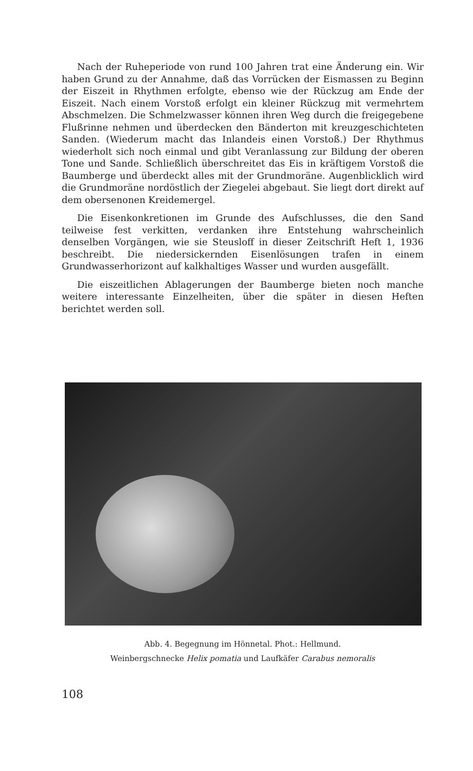Nach der Ruheperiode von rund 100 Jahren trat eine Änderung ein. Wir haben Grund zu der Annahme, daß das Vorrücken der Eismassen zu Beginn der Eiszeit in Rhythmen erfolgte, ebenso wie der Rückzug am Ende der Eiszeit. Nach einem Vorstoß erfolgt ein kleiner Rückzug mit vermehrtem Abschmelzen. Die Schmelzwasser können ihren Weg durch die freigegebene Flußrinne nehmen und überdecken den Bänderton mit kreuzgeschichteten Sanden. (Wiederum macht das Inlandeis einen Vorstoß.) Der Rhythmus wiederholt sich noch einmal und gibt Veranlassung zur Bildung der oberen Tone und Sande. Schließlich überschreitet das Eis in kräftigem Vorstoß die Baumberge und überdeckt alles mit der Grundmoräne. Augenblicklich wird die Grundmoräne nordöstlich der Ziegelei abgebaut. Sie liegt dort direkt auf dem obersenonen Kreidemergel.
Die Eisenkonkretionen im Grunde des Aufschlusses, die den Sand teilweise fest verkitten, verdanken ihre Entstehung wahrscheinlich denselben Vorgängen, wie sie Steusloff in dieser Zeitschrift Heft 1, 1936 beschreibt. Die niedersickernden Eisenlösungen trafen in einem Grundwasserhorizont auf kalkhaltiges Wasser und wurden ausgefällt.
Die eiszeitlichen Ablagerungen der Baumberge bieten noch manche weitere interessante Einzelheiten, über die später in diesen Heften berichtet werden soll.
Abb. 4. Begegnung im Hönnetal. Phot.: Hellmund.
Weinbergschnecke Helix pomatia und Laufkäfer Carabus nemoralis
108